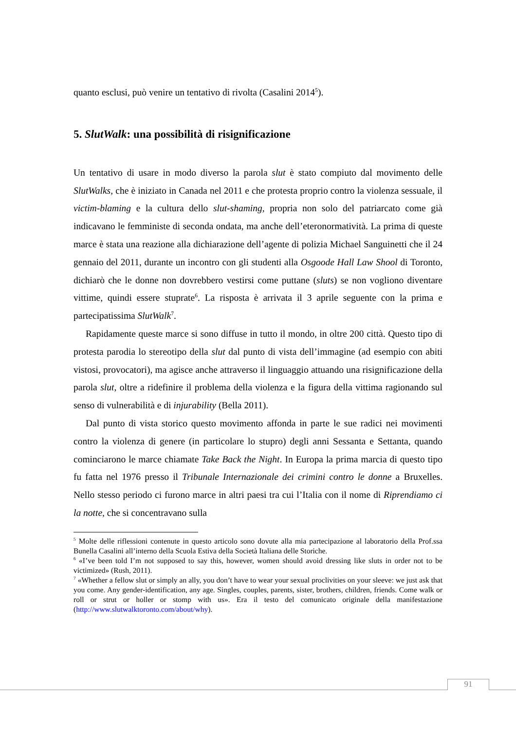quanto esclusi, può venire un tentativo di rivolta (Casalini 2014<sup>5</sup>).
5. SlutWalk: una possibilità di risignificazione
Un tentativo di usare in modo diverso la parola slut è stato compiuto dal movimento delle SlutWalks, che è iniziato in Canada nel 2011 e che protesta proprio contro la violenza sessuale, il victim-blaming e la cultura dello slut-shaming, propria non solo del patriarcato come già indicavano le femministe di seconda ondata, ma anche dell’eteronormatività. La prima di queste marce è stata una reazione alla dichiarazione dell’agente di polizia Michael Sanguinetti che il 24 gennaio del 2011, durante un incontro con gli studenti alla Osgoode Hall Law Shool di Toronto, dichiarò che le donne non dovrebbero vestirsi come puttane (sluts) se non vogliono diventare vittime, quindi essere stuprate<sup>6</sup>. La risposta è arrivata il 3 aprile seguente con la prima e partecipatissima SlutWalk<sup>7</sup>.
Rapidamente queste marce si sono diffuse in tutto il mondo, in oltre 200 città. Questo tipo di protesta parodia lo stereotipo della slut dal punto di vista dell’immagine (ad esempio con abiti vistosi, provocatori), ma agisce anche attraverso il linguaggio attuando una risignificazione della parola slut, oltre a ridefinire il problema della violenza e la figura della vittima ragionando sul senso di vulnerabilità e di injurability (Bella 2011).
Dal punto di vista storico questo movimento affonda in parte le sue radici nei movimenti contro la violenza di genere (in particolare lo stupro) degli anni Sessanta e Settanta, quando cominciarono le marce chiamate Take Back the Night. In Europa la prima marcia di questo tipo fu fatta nel 1976 presso il Tribunale Internazionale dei crimini contro le donne a Bruxelles. Nello stesso periodo ci furono marce in altri paesi tra cui l’Italia con il nome di Riprendiamo ci la notte, che si concentravano sulla
<sup>5</sup> Molte delle riflessioni contenute in questo articolo sono dovute alla mia partecipazione al laboratorio della Prof.ssa Bunella Casalini all’interno della Scuola Estiva della Società Italiana delle Storiche.
<sup>6</sup> «I’ve been told I’m not supposed to say this, however, women should avoid dressing like sluts in order not to be victimized» (Rush, 2011).
<sup>7</sup> «Whether a fellow slut or simply an ally, you don’t have to wear your sexual proclivities on your sleeve: we just ask that you come. Any gender-identification, any age. Singles, couples, parents, sister, brothers, children, friends. Come walk or roll or strut or holler or stomp with us». Era il testo del comunicato originale della manifestazione (http://www.slutwalktoronto.com/about/why).
91